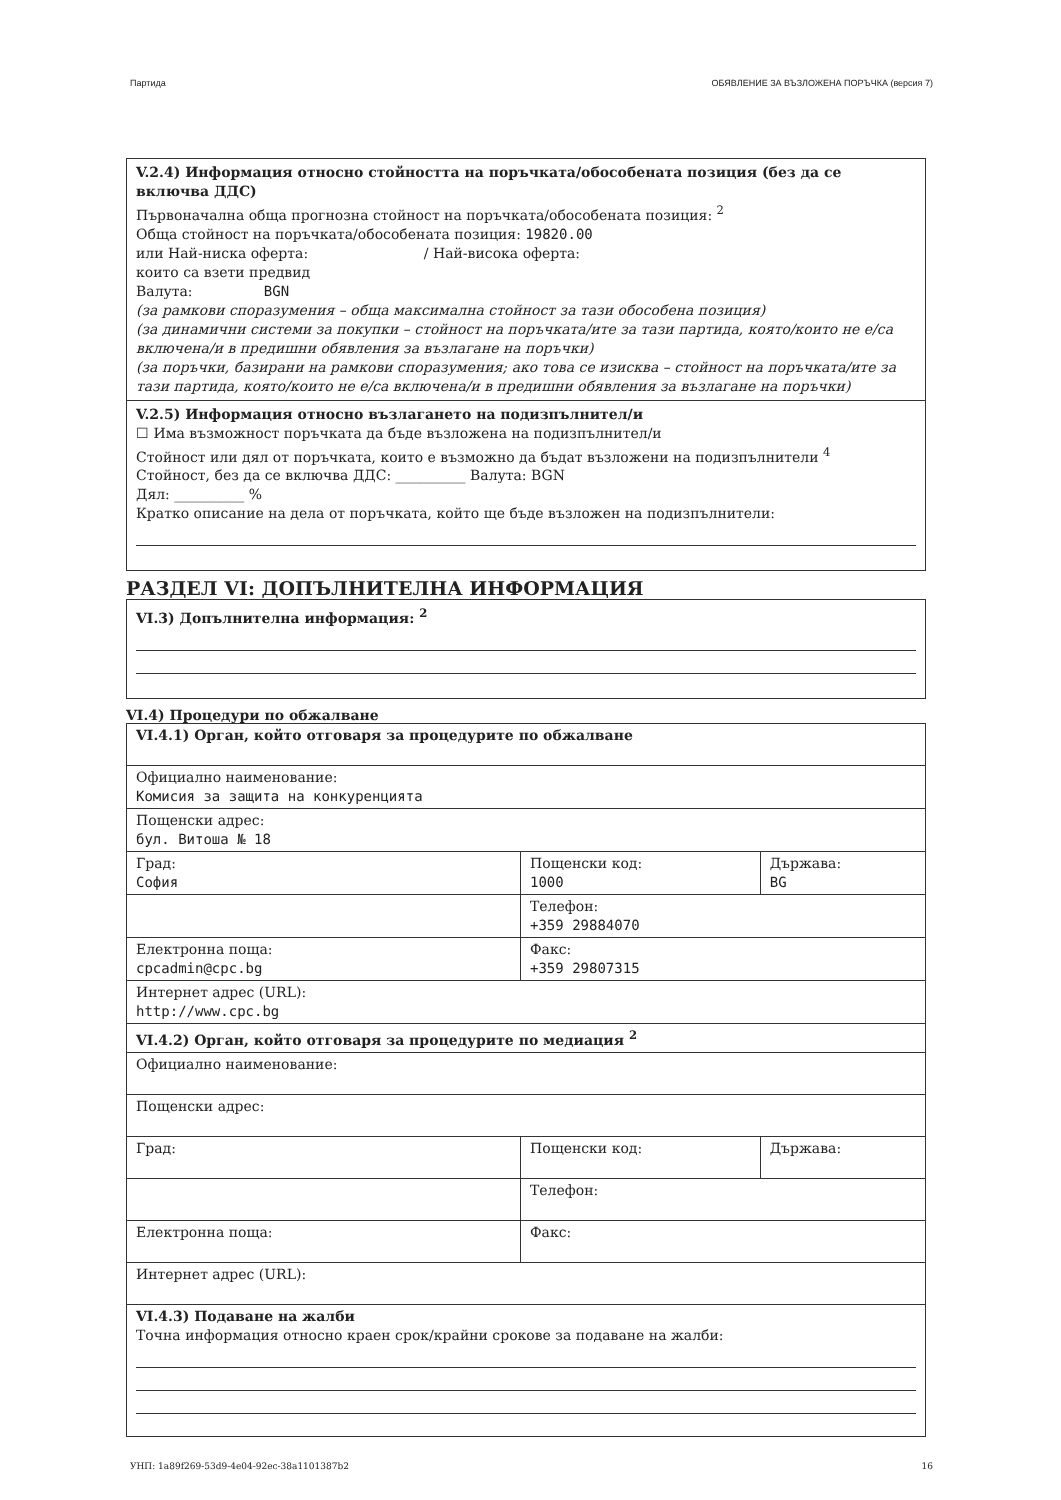Партида ОБЯВЛЕНИЕ ЗА ВЪЗЛОЖЕНА ПОРЪЧКА (версия 7)
V.2.4) Информация относно стойността на поръчката/обособената позиция (без да се включва ДДС)
Първоначална обща прогнозна стойност на поръчката/обособената позиция: <sup>2</sup>
Обща стойност на поръчката/обособената позиция: 19820.00
или Най-ниска оферта: / Най-висока оферта:
които са взети предвид
Валута: BGN
(за рамкови споразумения – обща максимална стойност за тази обособена позиция)
(за динамични системи за покупки – стойност на поръчката/ите за тази партида, която/които не е/са включена/и в предишни обявления за възлагане на поръчки)
(за поръчки, базирани на рамкови споразумения; ако това се изисква – стойност на поръчката/ите за тази партида, която/които не е/са включена/и в предишни обявления за възлагане на поръчки)
V.2.5) Информация относно възлагането на подизпълнител/и
☐ Има възможност поръчката да бъде възложена на подизпълнител/и
Стойност или дял от поръчката, които е възможно да бъдат възложени на подизпълнители <sup>4</sup>
Стойност, без да се включва ДДС: __________ Валута: BGN
Дял: __________ %
Кратко описание на дела от поръчката, който ще бъде възложен на подизпълнители:
РАЗДЕЛ VI: ДОПЪЛНИТЕЛНА ИНФОРМАЦИЯ
VI.3) Допълнителна информация: <sup>2</sup>
VI.4) Процедури по обжалване
| VI.4.1) Орган, който отговаря за процедурите по обжалване | | |
| Официално наименование: Комисия за защита на конкуренцията | | |
| Пощенски адрес: бул. Витоша № 18 | | |
| Град: София | Пощенски код: 1000 | Държава: BG |
| | Телефон: +359 29884070 | |
| Електронна поща: cpcadmin@cpc.bg | Факс: +359 29807315 | |
| Интернет адрес (URL): http://www.cpc.bg | | |
| VI.4.2) Орган, който отговаря за процедурите по медиация <sup>2</sup> | | |
| Официално наименование: | | |
| Пощенски адрес: | | |
| Град: | Пощенски код: | Държава: |
| | Телефон: | |
| Електронна поща: | Факс: | |
| Интернет адрес (URL): | | |
| VI.4.3) Подаване на жалби Точна информация относно краен срок/крайни срокове за подаване на жалби: | | |
УНП: 1a89f269-53d9-4e04-92ec-38a1101387b2 16